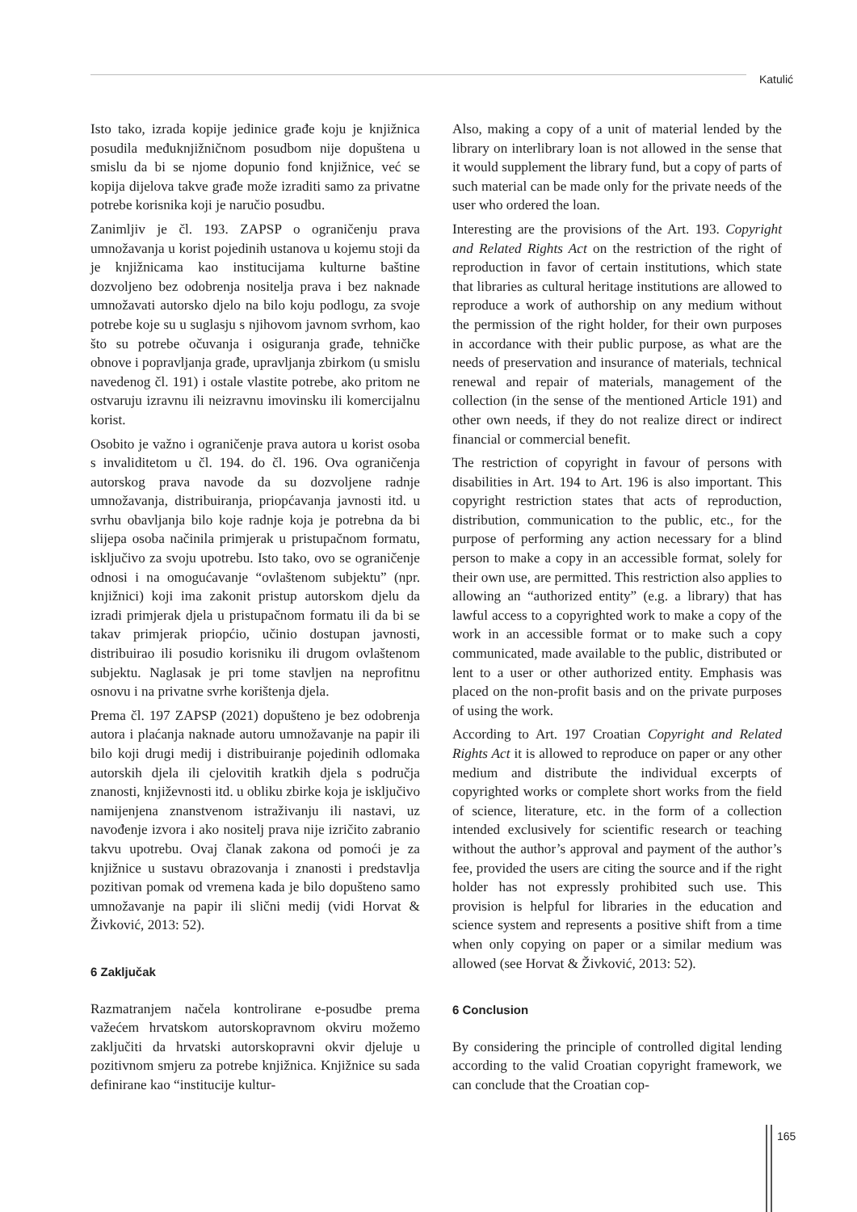Katulić
Isto tako, izrada kopije jedinice građe koju je knjižnica posudila međuknjižničnom posudbom nije dopuštena u smislu da bi se njome dopunio fond knjižnice, već se kopija dijelova takve građe može izraditi samo za privatne potrebe korisnika koji je naručio posudbu.
Zanimljiv je čl. 193. ZAPSP o ograničenju prava umnožavanja u korist pojedinih ustanova u kojemu stoji da je knjižnicama kao institucijama kulturne baštine dozvoljeno bez odobrenja nositelja prava i bez naknade umnožavati autorsko djelo na bilo koju podlogu, za svoje potrebe koje su u suglasju s njihovom javnom svrhom, kao što su potrebe očuvanja i osiguranja građe, tehničke obnove i popravljanja građe, upravljanja zbirkom (u smislu navedenog čl. 191) i ostale vlastite potrebe, ako pritom ne ostvaruju izravnu ili neizravnu imovinsku ili komercijalnu korist.
Osobito je važno i ograničenje prava autora u korist osoba s invaliditetom u čl. 194. do čl. 196. Ova ograničenja autorskog prava navode da su dozvoljene radnje umnožavanja, distribuiranja, priopćavanja javnosti itd. u svrhu obavljanja bilo koje radnje koja je potrebna da bi slijepa osoba načinila primjerak u pristupačnom formatu, isključivo za svoju upotrebu. Isto tako, ovo se ograničenje odnosi i na omogućavanje “ovlaštenom subjektu” (npr. knjižnici) koji ima zakonit pristup autorskom djelu da izradi primjerak djela u pristupačnom formatu ili da bi se takav primjerak priopćio, učinio dostupan javnosti, distribuirao ili posudio korisniku ili drugom ovlaštenom subjektu. Naglasak je pri tome stavljen na neprofitnu osnovu i na privatne svrhe korištenja djela.
Prema čl. 197 ZAPSP (2021) dopušteno je bez odobrenja autora i plaćanja naknade autoru umnožavanje na papir ili bilo koji drugi medij i distribuiranje pojedinih odlomaka autorskih djela ili cjelovitih kratkih djela s područja znanosti, književnosti itd. u obliku zbirke koja je isključivo namijenjena znanstvenom istraživanju ili nastavi, uz navođenje izvora i ako nositelj prava nije izričito zabranio takvu upotrebu. Ovaj članak zakona od pomoći je za knjižnice u sustavu obrazovanja i znanosti i predstavlja pozitivan pomak od vremena kada je bilo dopušteno samo umnožavanje na papir ili slični medij (vidi Horvat & Živković, 2013: 52).
6 Zaključak
Razmatranjem načela kontrolirane e-posudbe prema važećem hrvatskom autorskopravnom okviru možemo zaključiti da hrvatski autorskopravni okvir djeluje u pozitivnom smjeru za potrebe knjižnica. Knjižnice su sada definirane kao “institucije kultur-
Also, making a copy of a unit of material lended by the library on interlibrary loan is not allowed in the sense that it would supplement the library fund, but a copy of parts of such material can be made only for the private needs of the user who ordered the loan.
Interesting are the provisions of the Art. 193. Copyright and Related Rights Act on the restriction of the right of reproduction in favor of certain institutions, which state that libraries as cultural heritage institutions are allowed to reproduce a work of authorship on any medium without the permission of the right holder, for their own purposes in accordance with their public purpose, as what are the needs of preservation and insurance of materials, technical renewal and repair of materials, management of the collection (in the sense of the mentioned Article 191) and other own needs, if they do not realize direct or indirect financial or commercial benefit.
The restriction of copyright in favour of persons with disabilities in Art. 194 to Art. 196 is also important. This copyright restriction states that acts of reproduction, distribution, communication to the public, etc., for the purpose of performing any action necessary for a blind person to make a copy in an accessible format, solely for their own use, are permitted. This restriction also applies to allowing an “authorized entity” (e.g. a library) that has lawful access to a copyrighted work to make a copy of the work in an accessible format or to make such a copy communicated, made available to the public, distributed or lent to a user or other authorized entity. Emphasis was placed on the non-profit basis and on the private purposes of using the work.
According to Art. 197 Croatian Copyright and Related Rights Act it is allowed to reproduce on paper or any other medium and distribute the individual excerpts of copyrighted works or complete short works from the field of science, literature, etc. in the form of a collection intended exclusively for scientific research or teaching without the author’s approval and payment of the author’s fee, provided the users are citing the source and if the right holder has not expressly prohibited such use. This provision is helpful for libraries in the education and science system and represents a positive shift from a time when only copying on paper or a similar medium was allowed (see Horvat & Živković, 2013: 52).
6 Conclusion
By considering the principle of controlled digital lending according to the valid Croatian copyright framework, we can conclude that the Croatian cop-
165